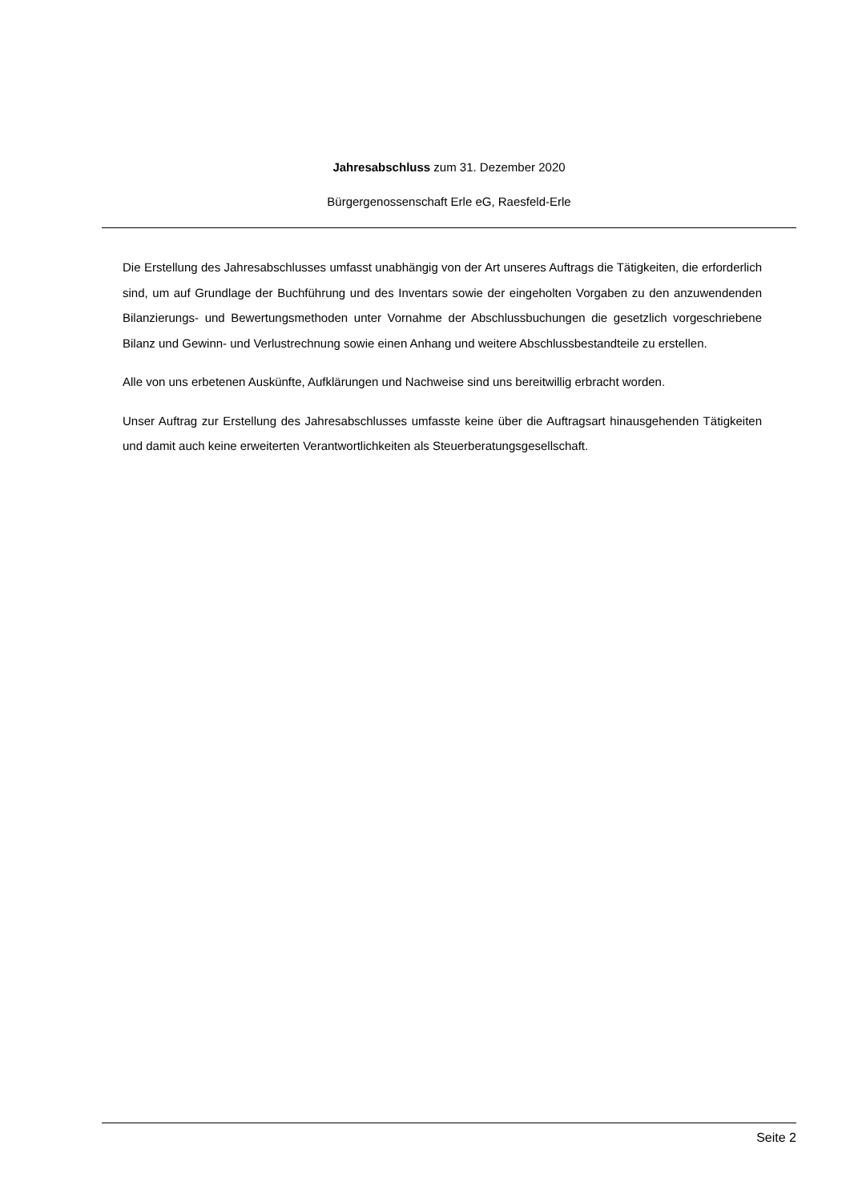Jahresabschluss zum 31. Dezember 2020
Bürgergenossenschaft Erle eG, Raesfeld-Erle
Die Erstellung des Jahresabschlusses umfasst unabhängig von der Art unseres Auftrags die Tätigkeiten, die erforderlich sind, um auf Grundlage der Buchführung und des Inventars sowie der eingeholten Vorgaben zu den anzuwendenden Bilanzierungs- und Bewertungsmethoden unter Vornahme der Abschlussbuchungen die gesetzlich vorgeschriebene Bilanz und Gewinn- und Verlustrechnung sowie einen Anhang und weitere Abschlussbestandteile zu erstellen.
Alle von uns erbetenen Auskünfte, Aufklärungen und Nachweise sind uns bereitwillig erbracht worden.
Unser Auftrag zur Erstellung des Jahresabschlusses umfasste keine über die Auftragsart hinausgehenden Tätigkeiten und damit auch keine erweiterten Verantwortlichkeiten als Steuerberatungsgesellschaft.
Seite 2